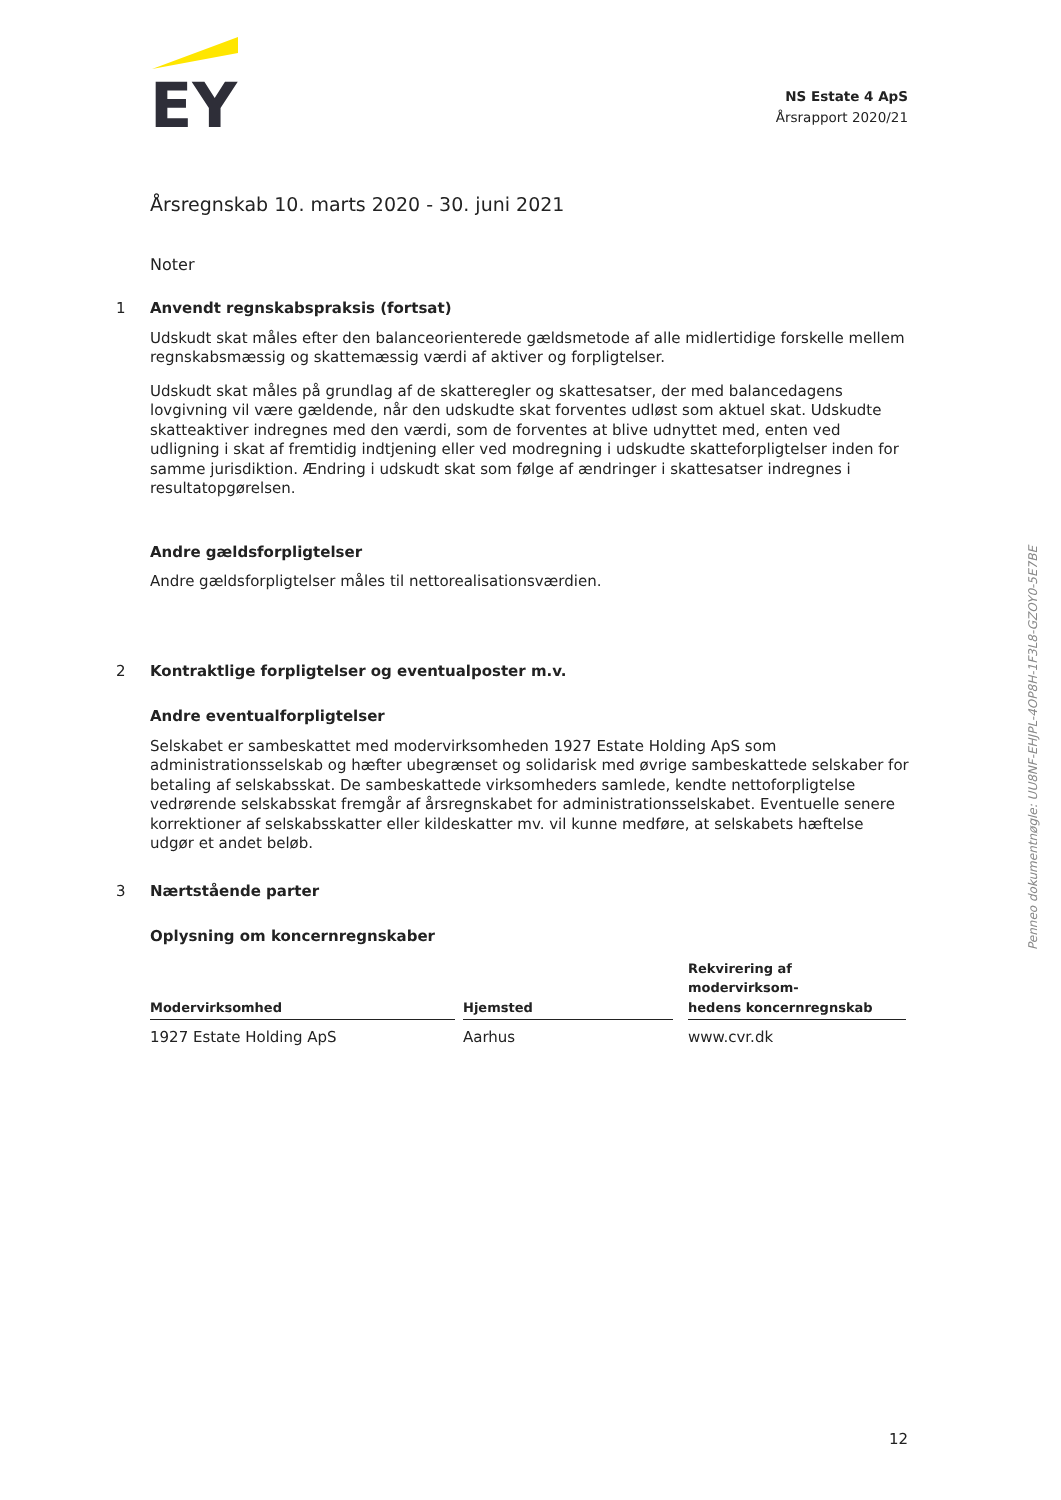EY
NS Estate 4 ApS
Årsrapport 2020/21
Årsregnskab 10. marts 2020 - 30. juni 2021
Noter
1 Anvendt regnskabspraksis (fortsat)
Udskudt skat måles efter den balanceorienterede gældsmetode af alle midlertidige forskelle mellem regnskabsmæssig og skattemæssig værdi af aktiver og forpligtelser.
Udskudt skat måles på grundlag af de skatteregler og skattesatser, der med balancedagens lovgivning vil være gældende, når den udskudte skat forventes udløst som aktuel skat. Udskudte skatteaktiver indregnes med den værdi, som de forventes at blive udnyttet med, enten ved udligning i skat af fremtidig indtjening eller ved modregning i udskudte skatteforpligtelser inden for samme jurisdiktion. Ændring i udskudt skat som følge af ændringer i skattesatser indregnes i resultatopgørelsen.
Andre gældsforpligtelser
Andre gældsforpligtelser måles til nettorealisationsværdien.
2 Kontraktlige forpligtelser og eventualposter m.v.
Andre eventualforpligtelser
Selskabet er sambeskattet med modervirksomheden 1927 Estate Holding ApS som administrationsselskab og hæfter ubegrænset og solidarisk med øvrige sambeskattede selskaber for betaling af selskabsskat. De sambeskattede virksomheders samlede, kendte nettoforpligtelse vedrørende selskabsskat fremgår af årsregnskabet for administrationsselskabet. Eventuelle senere korrektioner af selskabsskatter eller kildeskatter mv. vil kunne medføre, at selskabets hæftelse udgør et andet beløb.
3 Nærtstående parter
Oplysning om koncernregnskaber
| Modervirksomhed | | Hjemsted | | Rekvirering af modervirksom- hedens koncernregnskab |
| --- | --- | --- | --- | --- |
| 1927 Estate Holding ApS | | Aarhus | | www.cvr.dk |
Penneo dokumentnøgle: UU8NF-EHJPL-4OP8H-1F3L8-GZOY0-5E7BE
12